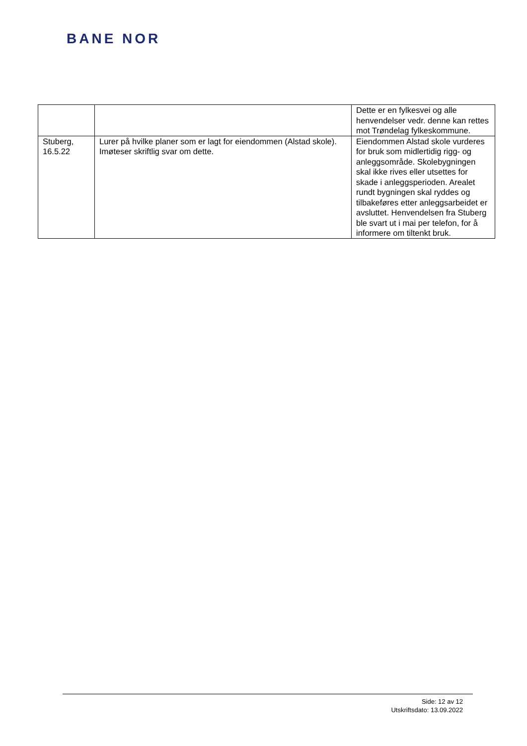BANE NOR
| | | Dette er en fylkesvei og alle henvendelser vedr. denne kan rettes mot Trøndelag fylkeskommune. |
| Stuberg, 16.5.22 | Lurer på hvilke planer som er lagt for eiendommen (Alstad skole). Imøteser skriftlig svar om dette. | Eiendommen Alstad skole vurderes for bruk som midlertidig rigg- og anleggsområde. Skolebygningen skal ikke rives eller utsettes for skade i anleggsperioden. Arealet rundt bygningen skal ryddes og tilbakeføres etter anleggsarbeidet er avsluttet. Henvendelsen fra Stuberg ble svart ut i mai per telefon, for å informere om tiltenkt bruk. |
Side: 12 av 12
Utskriftsdato: 13.09.2022